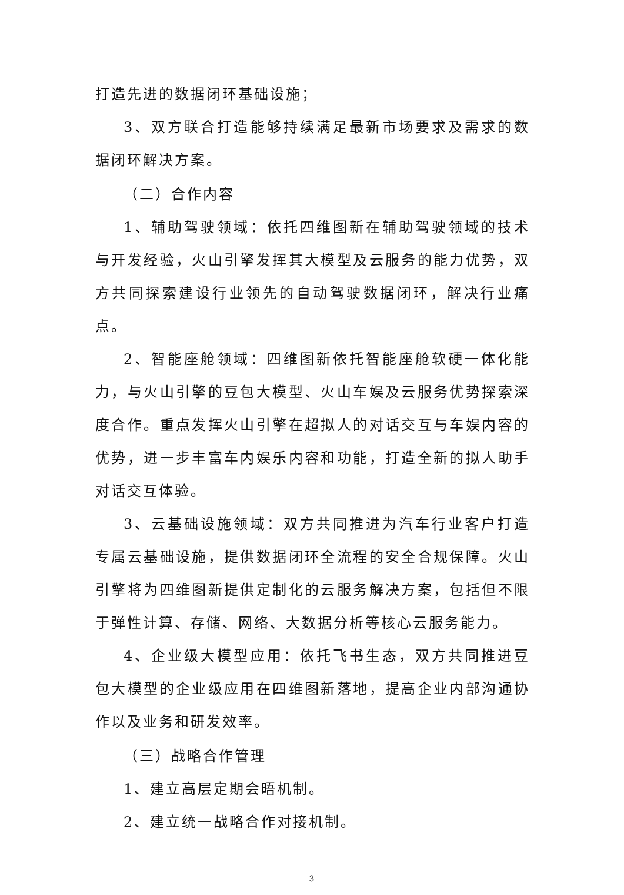打造先进的数据闭环基础设施；
3、双方联合打造能够持续满足最新市场要求及需求的数据闭环解决方案。
（二）合作内容
1、辅助驾驶领域：依托四维图新在辅助驾驶领域的技术与开发经验，火山引擎发挥其大模型及云服务的能力优势，双方共同探索建设行业领先的自动驾驶数据闭环，解决行业痛点。
2、智能座舱领域：四维图新依托智能座舱软硬一体化能力，与火山引擎的豆包大模型、火山车娱及云服务优势探索深度合作。重点发挥火山引擎在超拟人的对话交互与车娱内容的优势，进一步丰富车内娱乐内容和功能，打造全新的拟人助手对话交互体验。
3、云基础设施领域：双方共同推进为汽车行业客户打造专属云基础设施，提供数据闭环全流程的安全合规保障。火山引擎将为四维图新提供定制化的云服务解决方案，包括但不限于弹性计算、存储、网络、大数据分析等核心云服务能力。
4、企业级大模型应用：依托飞书生态，双方共同推进豆包大模型的企业级应用在四维图新落地，提高企业内部沟通协作以及业务和研发效率。
（三）战略合作管理
1、建立高层定期会晤机制。
2、建立统一战略合作对接机制。
3